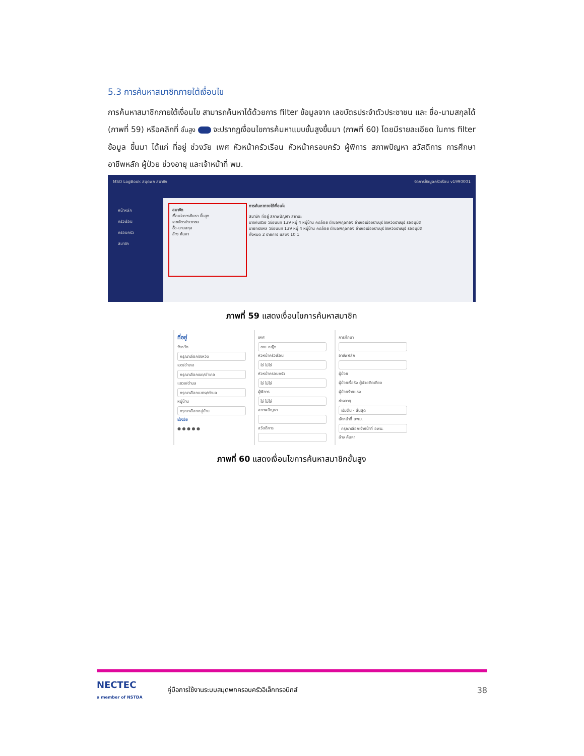5.3 การค้นหาสมาชิกภายใต้เงื่อนไข
การค้นหาสมาชิกภายใต้เงื่อนไข สามารถค้นหาได้ด้วยการ filter ข้อมูลจาก เลขบัตรประจำตัวประชาชน และ ชื่อ-นามสกุลได้ (ภาพที่ 59) หรือคลิกที่ ขั้นสูง จะปรากฏเงื่อนไขการค้นหาแบบขั้นสูงขึ้นมา (ภาพที่ 60) โดยมีรายละเอียด ในการ filter ข้อมูล ขึ้นมา ได้แก่ ที่อยู่ ช่วงวัย เพศ หัวหน้าครัวเรือน หัวหน้าครอบครัว ผู้พิการ สภาพปัญหา สวัสดิการ การศึกษา อาชีพหลัก ผู้ป่วย ช่วงอายุ และเจ้าหน้าที่ พม.
MSO LogBook สมุดพก สมาชิก จัดการข้อมูลครัวเรือน v1990001
หน้าหลัก
ครัวเรือน
ครอบครัว
สมาชิก
สมาชิก
เงื่อนไขการค้นหา ขั้นสูง
เลขบัตรประชาชน
ชื่อ-นามสกุล
ล้าง ค้นหา
การค้นหาภายใต้เงื่อนไข
สมาชิก ที่อยู่ สภาพปัญหา สถานะ
นางกันฮวย วิชัยนนท์ 139 หมู่ 4 หมู่บ้าน คดล้อย ตำบลพิกุลทอง อำเภอเมืองราชบุรี จังหวัดราชบุรี รออนุมัติ
นายทรงพล วิชัยนนท์ 139 หมู่ 4 หมู่บ้าน คดล้อย ตำบลพิกุลทอง อำเภอเมืองราชบุรี จังหวัดราชบุรี รออนุมัติ
ทั้งหมด 2 รายการ แสดง 10 1
ภาพที่ 59 แสดงเงื่อนไขการค้นหาสมาชิก
ที่อยู่
จังหวัด
กรุณาเลือกจังหวัด
เขต/อำเภอ
กรุณาเลือกเขต/อำเภอ
แขวง/ตำบล
กรุณาเลือกแขวง/ตำบล
หมู่บ้าน
กรุณาเลือกหมู่บ้าน
ช่วงวัย
● ● ● ● ●
เพศ
ชาย หญิง
หัวหน้าครัวเรือน
ใช่ ไม่ใช่
หัวหน้าครอบครัว
ใช่ ไม่ใช่
ผู้พิการ
ใช่ ไม่ใช่
สภาพปัญหา
สวัสดิการ
การศึกษา
อาชีพหลัก
ผู้ป่วย
ผู้ป่วยเรื้อรัง ผู้ป่วยติดเตียง
ผู้ป่วยร้ายแรง
ช่วงอายุ
เริ่มต้น - สิ้นสุด
เจ้าหน้าที่ อพม.
กรุณาเลือกเจ้าหน้าที่ อพม.
ล้าง ค้นหา
ภาพที่ 60 แสดงเงื่อนไขการค้นหาสมาชิกขั้นสูง
NECTEC
a member of NSTDA
คู่มือการใช้งานระบบสมุดพกครอบครัวอิเล็กทรอนิกส์ 38